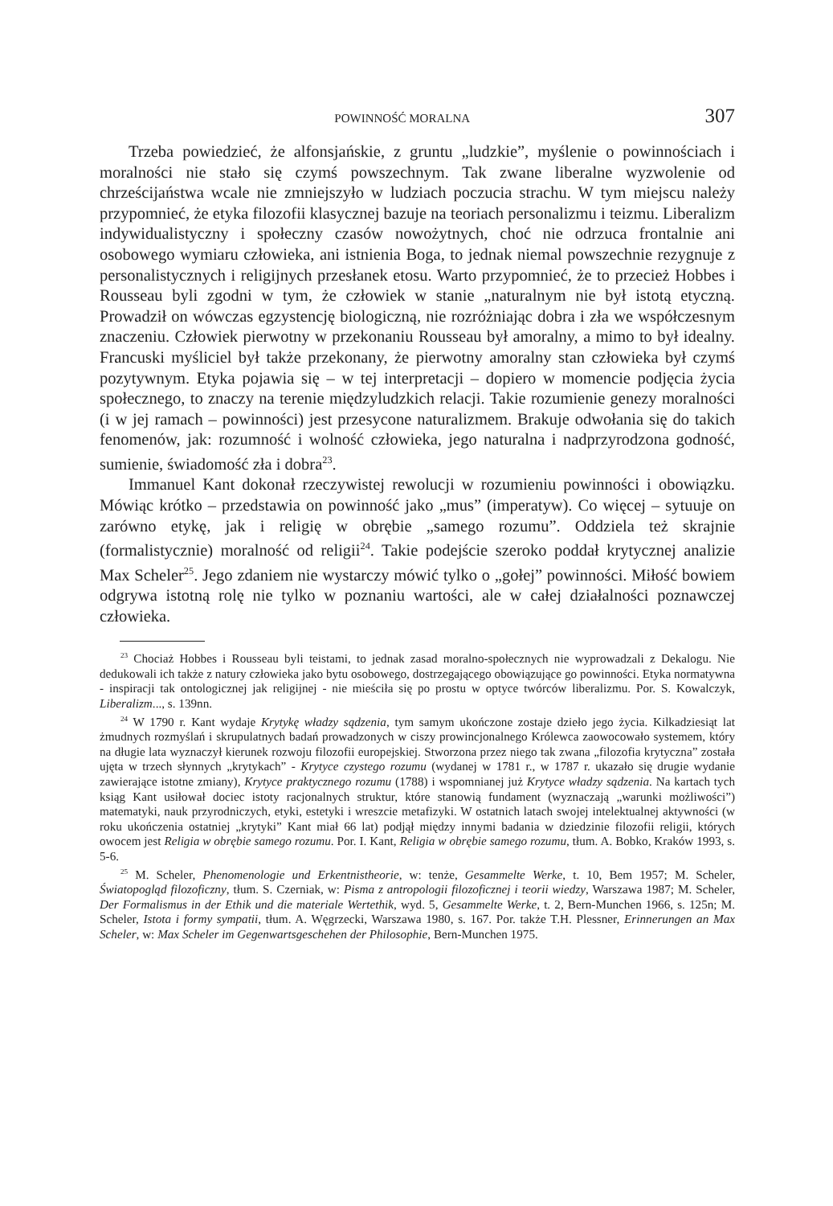POWINNOŚĆ MORALNA 307
Trzeba powiedzieć, że alfonsjańskie, z gruntu „ludzkie”, myślenie o powinnościach i moralności nie stało się czymś powszechnym. Tak zwane liberalne wyzwolenie od chrześcijaństwa wcale nie zmniejszyło w ludziach poczucia strachu. W tym miejscu należy przypomnieć, że etyka filozofii klasycznej bazuje na teoriach personalizmu i teizmu. Liberalizm indywidualistyczny i społeczny czasów nowożytnych, choć nie odrzuca frontalnie ani osobowego wymiaru człowieka, ani istnienia Boga, to jednak niemal powszechnie rezygnuje z personalistycznych i religijnych przesłanek etosu. Warto przypomnieć, że to przecież Hobbes i Rousseau byli zgodni w tym, że człowiek w stanie „naturalnym nie był istotą etyczną. Prowadził on wówczas egzystencję biologiczną, nie rozróżniając dobra i zła we współczesnym znaczeniu. Człowiek pierwotny w przekonaniu Rousseau był amoralny, a mimo to był idealny. Francuski myśliciel był także przekonany, że pierwotny amoralny stan człowieka był czymś pozytywnym. Etyka pojawia się – w tej interpretacji – dopiero w momencie podjęcia życia społecznego, to znaczy na terenie międzyludzkich relacji. Takie rozumienie genezy moralności (i w jej ramach – powinności) jest przesycone naturalizmem. Brakuje odwołania się do takich fenomenów, jak: rozumność i wolność człowieka, jego naturalna i nadprzyrodzona godność, sumienie, świadomość zła i dobra<sup>23</sup>.
Immanuel Kant dokonał rzeczywistej rewolucji w rozumieniu powinności i obowiązku. Mówiąc krótko – przedstawia on powinność jako „mus” (imperatyw). Co więcej – sytuuje on zarówno etykę, jak i religię w obrębie „samego rozumu”. Oddziela też skrajnie (formalistycznie) moralność od religii<sup>24</sup>. Takie podejście szeroko poddał krytycznej analizie Max Scheler<sup>25</sup>. Jego zdaniem nie wystarczy mówić tylko o „gołej” powinności. Miłość bowiem odgrywa istotną rolę nie tylko w poznaniu wartości, ale w całej działalności poznawczej człowieka.
<sup>23</sup> Chociaż Hobbes i Rousseau byli teistami, to jednak zasad moralno-społecznych nie wyprowadzali z Dekalogu. Nie dedukowali ich także z natury człowieka jako bytu osobowego, dostrzegającego obowiązujące go powinności. Etyka normatywna - inspiracji tak ontologicznej jak religijnej - nie mieściła się po prostu w optyce twórców liberalizmu. Por. S. Kowalczyk, Liberalizm..., s. 139nn.
<sup>24</sup> W 1790 r. Kant wydaje Krytykę władzy sądzenia, tym samym ukończone zostaje dzieło jego życia. Kilkadziesiąt lat żmudnych rozmyślań i skrupulatnych badań prowadzonych w ciszy prowincjonalnego Królewca zaowocowało systemem, który na długie lata wyznaczył kierunek rozwoju filozofii europejskiej. Stworzona przez niego tak zwana „filozofia krytyczna” została ujęta w trzech słynnych „krytykach” - Krytyce czystego rozumu (wydanej w 1781 r., w 1787 r. ukazało się drugie wydanie zawierające istotne zmiany), Krytyce praktycznego rozumu (1788) i wspomnianej już Krytyce władzy sądzenia. Na kartach tych ksiąg Kant usiłował dociec istoty racjonalnych struktur, które stanowią fundament (wyznaczają „warunki możliwości”) matematyki, nauk przyrodniczych, etyki, estetyki i wreszcie metafizyki. W ostatnich latach swojej intelektualnej aktywności (w roku ukończenia ostatniej „krytyki” Kant miał 66 lat) podjął między innymi badania w dziedzinie filozofii religii, których owocem jest Religia w obrębie samego rozumu. Por. I. Kant, Religia w obrębie samego rozumu, tłum. A. Bobko, Kraków 1993, s. 5-6.
<sup>25</sup> M. Scheler, Phenomenologie und Erkentnistheorie, w: tenże, Gesammelte Werke, t. 10, Bem 1957; M. Scheler, Światopogląd filozoficzny, tłum. S. Czerniak, w: Pisma z antropologii filozoficznej i teorii wiedzy, Warszawa 1987; M. Scheler, Der Formalismus in der Ethik und die materiale Wertethik, wyd. 5, Gesammelte Werke, t. 2, Bern-Munchen 1966, s. 125n; M. Scheler, Istota i formy sympatii, tłum. A. Węgrzecki, Warszawa 1980, s. 167. Por. także T.H. Plessner, Erinnerungen an Max Scheler, w: Max Scheler im Gegenwartsgeschehen der Philosophie, Bern-Munchen 1975.